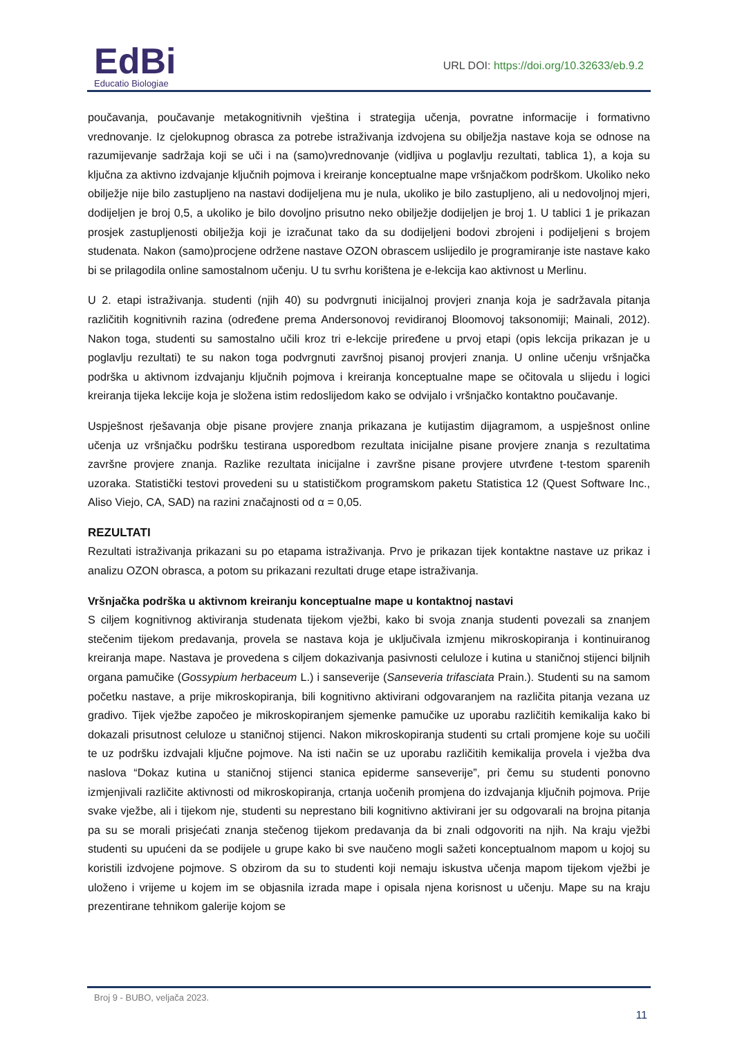EdBi
Educatio Biologiae
URL DOI: https://doi.org/10.32633/eb.9.2
poučavanja, poučavanje metakognitivnih vještina i strategija učenja, povratne informacije i formativno vrednovanje. Iz cjelokupnog obrasca za potrebe istraživanja izdvojena su obilježja nastave koja se odnose na razumijevanje sadržaja koji se uči i na (samo)vrednovanje (vidljiva u poglavlju rezultati, tablica 1), a koja su ključna za aktivno izdvajanje ključnih pojmova i kreiranje konceptualne mape vršnjačkom podrškom. Ukoliko neko obilježje nije bilo zastupljeno na nastavi dodijeljena mu je nula, ukoliko je bilo zastupljeno, ali u nedovoljnoj mjeri, dodijeljen je broj 0,5, a ukoliko je bilo dovoljno prisutno neko obilježje dodijeljen je broj 1. U tablici 1 je prikazan prosjek zastupljenosti obilježja koji je izračunat tako da su dodijeljeni bodovi zbrojeni i podijeljeni s brojem studenata. Nakon (samo)procjene održene nastave OZON obrascem uslijedilo je programiranje iste nastave kako bi se prilagodila online samostalnom učenju. U tu svrhu korištena je e-lekcija kao aktivnost u Merlinu.
U 2. etapi istraživanja. studenti (njih 40) su podvrgnuti inicijalnoj provjeri znanja koja je sadržavala pitanja različitih kognitivnih razina (određene prema Andersonovoj revidiranoj Bloomovoj taksonomiji; Mainali, 2012). Nakon toga, studenti su samostalno učili kroz tri e-lekcije priređene u prvoj etapi (opis lekcija prikazan je u poglavlju rezultati) te su nakon toga podvrgnuti završnoj pisanoj provjeri znanja. U online učenju vršnjačka podrška u aktivnom izdvajanju ključnih pojmova i kreiranja konceptualne mape se očitovala u slijedu i logici kreiranja tijeka lekcije koja je složena istim redoslijedom kako se odvijalo i vršnjačko kontaktno poučavanje.
Uspješnost rješavanja obje pisane provjere znanja prikazana je kutijastim dijagramom, a uspješnost online učenja uz vršnjačku podršku testirana usporedbom rezultata inicijalne pisane provjere znanja s rezultatima završne provjere znanja. Razlike rezultata inicijalne i završne pisane provjere utvrđene t-testom sparenih uzoraka. Statistički testovi provedeni su u statističkom programskom paketu Statistica 12 (Quest Software Inc., Aliso Viejo, CA, SAD) na razini značajnosti od α = 0,05.
REZULTATI
Rezultati istraživanja prikazani su po etapama istraživanja. Prvo je prikazan tijek kontaktne nastave uz prikaz i analizu OZON obrasca, a potom su prikazani rezultati druge etape istraživanja.
Vršnjačka podrška u aktivnom kreiranju konceptualne mape u kontaktnoj nastavi
S ciljem kognitivnog aktiviranja studenata tijekom vježbi, kako bi svoja znanja studenti povezali sa znanjem stečenim tijekom predavanja, provela se nastava koja je uključivala izmjenu mikroskopiranja i kontinuiranog kreiranja mape. Nastava je provedena s ciljem dokazivanja pasivnosti celuloze i kutina u staničnoj stijenci biljnih organa pamučike (Gossypium herbaceum L.) i sanseverije (Sanseveria trifasciata Prain.). Studenti su na samom početku nastave, a prije mikroskopiranja, bili kognitivno aktivirani odgovaranjem na različita pitanja vezana uz gradivo. Tijek vježbe započeo je mikroskopiranjem sjemenke pamučike uz uporabu različitih kemikalija kako bi dokazali prisutnost celuloze u staničnoj stijenci. Nakon mikroskopiranja studenti su crtali promjene koje su uočili te uz podršku izdvajali ključne pojmove. Na isti način se uz uporabu različitih kemikalija provela i vježba dva naslova “Dokaz kutina u staničnoj stijenci stanica epiderme sanseverije”, pri čemu su studenti ponovno izmjenjivali različite aktivnosti od mikroskopiranja, crtanja uočenih promjena do izdvajanja ključnih pojmova. Prije svake vježbe, ali i tijekom nje, studenti su neprestano bili kognitivno aktivirani jer su odgovarali na brojna pitanja pa su se morali prisjećati znanja stečenog tijekom predavanja da bi znali odgovoriti na njih. Na kraju vježbi studenti su upućeni da se podijele u grupe kako bi sve naučeno mogli sažeti konceptualnom mapom u kojoj su koristili izdvojene pojmove. S obzirom da su to studenti koji nemaju iskustva učenja mapom tijekom vježbi je uloženo i vrijeme u kojem im se objasnila izrada mape i opisala njena korisnost u učenju. Mape su na kraju prezentirane tehnikom galerije kojom se
Broj 9 - BUBO, veljača 2023.
11